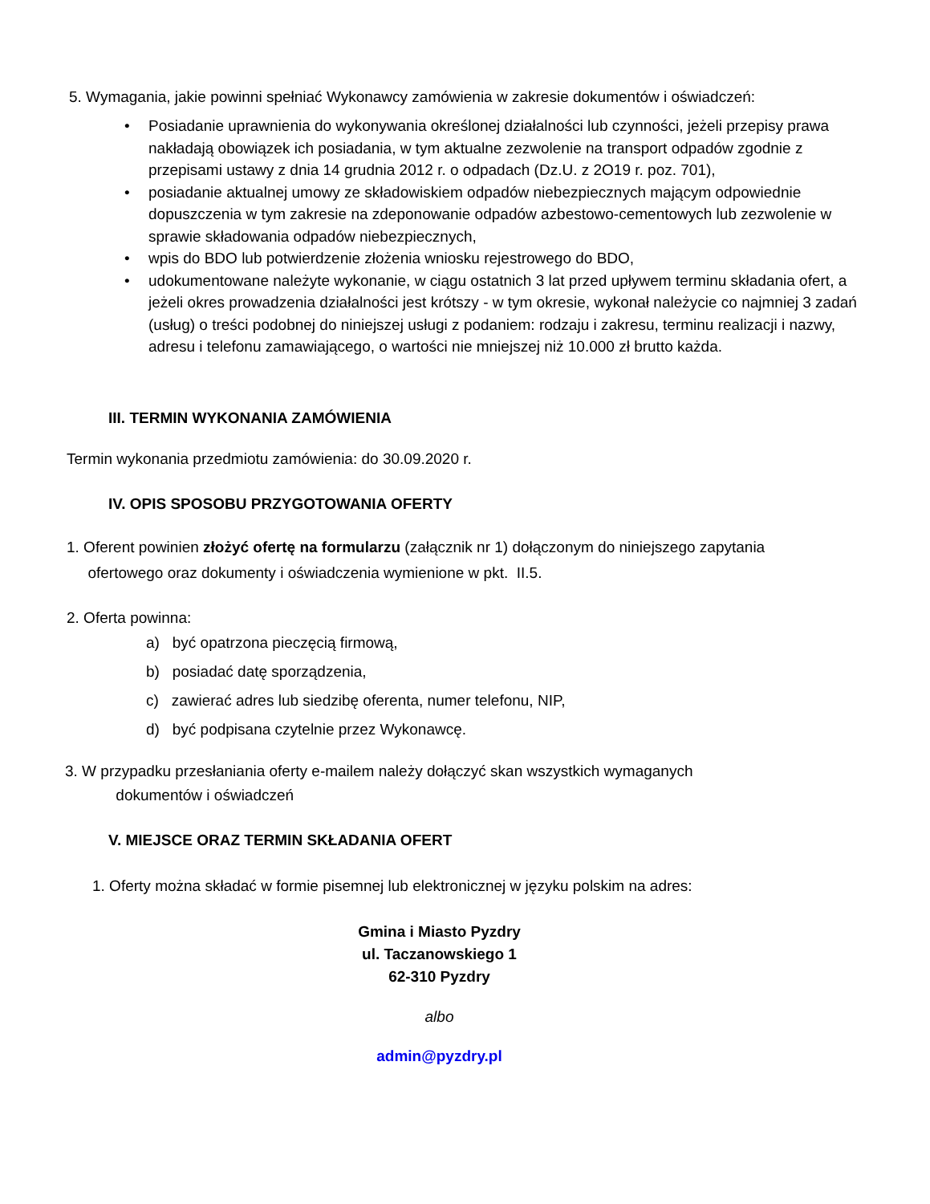5. Wymagania, jakie powinni spełniać Wykonawcy zamówienia w zakresie dokumentów i oświadczeń:
• Posiadanie uprawnienia do wykonywania określonej działalności lub czynności, jeżeli przepisy prawa nakładają obowiązek ich posiadania, w tym aktualne zezwolenie na transport odpadów zgodnie z przepisami ustawy z dnia 14 grudnia 2012 r. o odpadach (Dz.U. z 2O19 r. poz. 701),
• posiadanie aktualnej umowy ze składowiskiem odpadów niebezpiecznych mającym odpowiednie dopuszczenia w tym zakresie na zdeponowanie odpadów azbestowo-cementowych lub zezwolenie w sprawie składowania odpadów niebezpiecznych,
• wpis do BDO lub potwierdzenie złożenia wniosku rejestrowego do BDO,
• udokumentowane należyte wykonanie, w ciągu ostatnich 3 lat przed upływem terminu składania ofert, a jeżeli okres prowadzenia działalności jest krótszy - w tym okresie, wykonał należycie co najmniej 3 zadań (usług) o treści podobnej do niniejszej usługi z podaniem: rodzaju i zakresu, terminu realizacji i nazwy, adresu i telefonu zamawiającego, o wartości nie mniejszej niż 10.000 zł brutto każda.
III. TERMIN WYKONANIA ZAMÓWIENIA
Termin wykonania przedmiotu zamówienia: do 30.09.2020 r.
IV. OPIS SPOSOBU PRZYGOTOWANIA OFERTY
1. Oferent powinien złożyć ofertę na formularzu (załącznik nr 1) dołączonym do niniejszego zapytania
ofertowego oraz dokumenty i oświadczenia wymienione w pkt. II.5.
2. Oferta powinna:
a) być opatrzona pieczęcią firmową,
b) posiadać datę sporządzenia,
c) zawierać adres lub siedzibę oferenta, numer telefonu, NIP,
d) być podpisana czytelnie przez Wykonawcę.
3. W przypadku przesłaniania oferty e-mailem należy dołączyć skan wszystkich wymaganych
dokumentów i oświadczeń
V. MIEJSCE ORAZ TERMIN SKŁADANIA OFERT
1. Oferty można składać w formie pisemnej lub elektronicznej w języku polskim na adres:
Gmina i Miasto Pyzdry
ul. Taczanowskiego 1
62-310 Pyzdry
albo
admin@pyzdry.pl